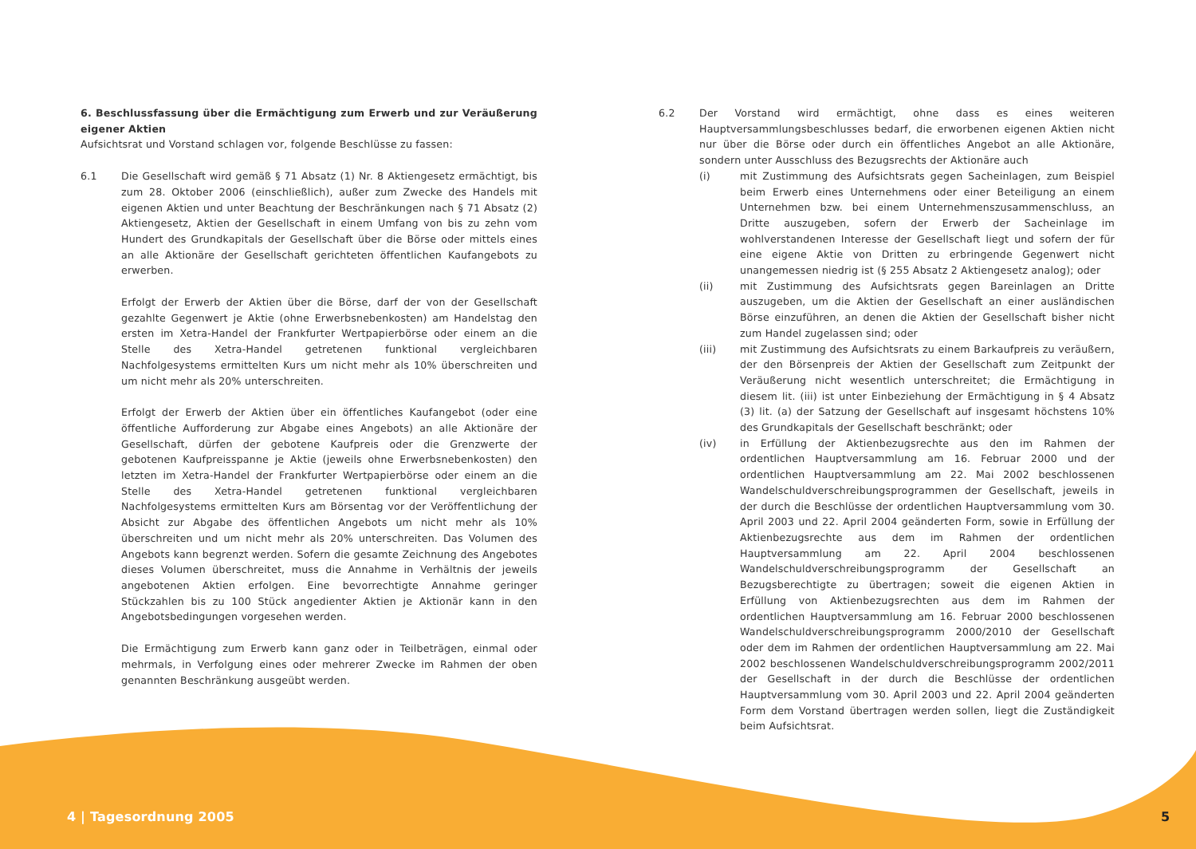6. Beschlussfassung über die Ermächtigung zum Erwerb und zur Veräußerung eigener Aktien
Aufsichtsrat und Vorstand schlagen vor, folgende Beschlüsse zu fassen:
6.1 Die Gesellschaft wird gemäß § 71 Absatz (1) Nr. 8 Aktiengesetz ermächtigt, bis zum 28. Oktober 2006 (einschließlich), außer zum Zwecke des Handels mit eigenen Aktien und unter Beachtung der Beschränkungen nach § 71 Absatz (2) Aktiengesetz, Aktien der Gesellschaft in einem Umfang von bis zu zehn vom Hundert des Grundkapitals der Gesellschaft über die Börse oder mittels eines an alle Aktionäre der Gesellschaft gerichteten öffentlichen Kaufangebots zu erwerben.
Erfolgt der Erwerb der Aktien über die Börse, darf der von der Gesellschaft gezahlte Gegenwert je Aktie (ohne Erwerbsnebenkosten) am Handelstag den ersten im Xetra-Handel der Frankfurter Wertpapierbörse oder einem an die Stelle des Xetra-Handel getretenen funktional vergleichbaren Nachfolgesystems ermittelten Kurs um nicht mehr als 10% überschreiten und um nicht mehr als 20% unterschreiten.
Erfolgt der Erwerb der Aktien über ein öffentliches Kaufangebot (oder eine öffentliche Aufforderung zur Abgabe eines Angebots) an alle Aktionäre der Gesellschaft, dürfen der gebotene Kaufpreis oder die Grenzwerte der gebotenen Kaufpreisspanne je Aktie (jeweils ohne Erwerbsnebenkosten) den letzten im Xetra-Handel der Frankfurter Wertpapierbörse oder einem an die Stelle des Xetra-Handel getretenen funktional vergleichbaren Nachfolgesystems ermittelten Kurs am Börsentag vor der Veröffentlichung der Absicht zur Abgabe des öffentlichen Angebots um nicht mehr als 10% überschreiten und um nicht mehr als 20% unterschreiten. Das Volumen des Angebots kann begrenzt werden. Sofern die gesamte Zeichnung des Angebotes dieses Volumen überschreitet, muss die Annahme in Verhältnis der jeweils angebotenen Aktien erfolgen. Eine bevorrechtigte Annahme geringer Stückzahlen bis zu 100 Stück angedienter Aktien je Aktionär kann in den Angebotsbedingungen vorgesehen werden.
Die Ermächtigung zum Erwerb kann ganz oder in Teilbeträgen, einmal oder mehrmals, in Verfolgung eines oder mehrerer Zwecke im Rahmen der oben genannten Beschränkung ausgeübt werden.
6.2 Der Vorstand wird ermächtigt, ohne dass es eines weiteren Hauptversammlungs­beschlusses bedarf, die erworbenen eigenen Aktien nicht nur über die Börse oder durch ein öffentliches Angebot an alle Aktionäre, sondern unter Ausschluss des Bezugsrechts der Aktionäre auch
(i) mit Zustimmung des Aufsichtsrats gegen Sacheinlagen, zum Beispiel beim Erwerb eines Unternehmens oder einer Beteiligung an einem Unternehmen bzw. bei einem Unternehmenszusammenschluss, an Dritte auszugeben, sofern der Erwerb der Sacheinlage im wohlverstandenen Interesse der Gesellschaft liegt und sofern der für eine eigene Aktie von Dritten zu erbringende Gegenwert nicht unangemessen niedrig ist (§ 255 Absatz 2 Aktiengesetz analog); oder
(ii) mit Zustimmung des Aufsichtsrats gegen Bareinlagen an Dritte auszugeben, um die Aktien der Gesellschaft an einer ausländischen Börse einzuführen, an denen die Aktien der Gesellschaft bisher nicht zum Handel zugelassen sind; oder
(iii) mit Zustimmung des Aufsichtsrats zu einem Barkaufpreis zu veräußern, der den Börsenpreis der Aktien der Gesellschaft zum Zeitpunkt der Veräußerung nicht wesentlich unterschreitet; die Ermächtigung in diesem lit. (iii) ist unter Einbeziehung der Ermächtigung in § 4 Absatz (3) lit. (a) der Satzung der Gesellschaft auf insgesamt höchstens 10% des Grundkapitals der Gesellschaft beschränkt; oder
(iv) in Erfüllung der Aktienbezugsrechte aus den im Rahmen der ordentlichen Hauptversammlung am 16. Februar 2000 und der ordentlichen Hauptversammlung am 22. Mai 2002 beschlossenen Wandelschuldver­schreibungsprogrammen der Gesellschaft, jeweils in der durch die Beschlüsse der ordentlichen Hauptversammlung vom 30. April 2003 und 22. April 2004 geänderten Form, sowie in Erfüllung der Aktienbezugsrechte aus dem im Rahmen der ordentlichen Hauptversammlung am 22. April 2004 beschlossenen Wandelschuldverschreibungsprogramm der Gesellschaft an Bezugsberechtigte zu übertragen; soweit die eigenen Aktien in Erfüllung von Aktienbezugsrechten aus dem im Rahmen der ordentlichen Hauptversammlung am 16. Februar 2000 beschlossenen Wandelschuldver­schreibungsprogramm 2000/2010 der Gesellschaft oder dem im Rahmen der ordentlichen Hauptversammlung am 22. Mai 2002 beschlossenen Wandelschuldverschreibungsprogramm 2002/2011 der Gesellschaft in der durch die Beschlüsse der ordentlichen Hauptversammlung vom 30. April 2003 und 22. April 2004 geänderten Form dem Vorstand übertragen werden sollen, liegt die Zuständigkeit beim Aufsichtsrat.
4 | Tagesordnung 2005 5